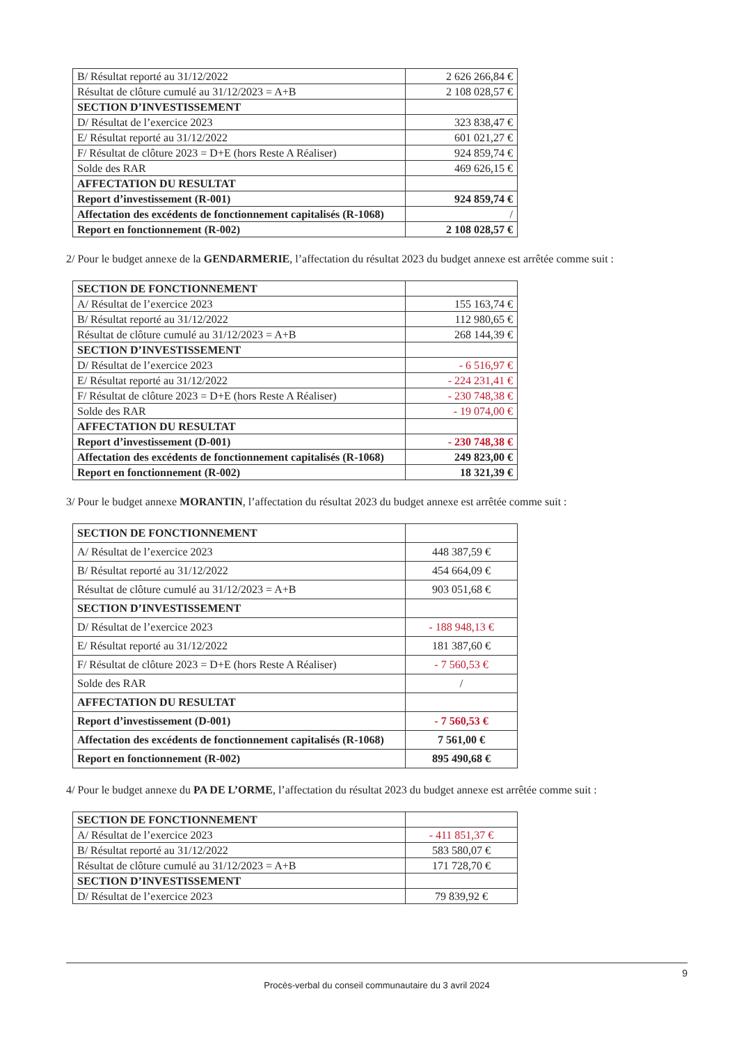| B/ Résultat reporté au 31/12/2022 | 2 626 266,84 € |
| Résultat de clôture cumulé au 31/12/2023 = A+B | 2 108 028,57 € |
| SECTION D’INVESTISSEMENT | |
| D/ Résultat de l’exercice 2023 | 323 838,47 € |
| E/ Résultat reporté au 31/12/2022 | 601 021,27 € |
| F/ Résultat de clôture 2023 = D+E (hors Reste A Réaliser) | 924 859,74 € |
| Solde des RAR | 469 626,15 € |
| AFFECTATION DU RESULTAT | |
| Report d’investissement (R-001) | 924 859,74 € |
| Affectation des excédents de fonctionnement capitalisés (R-1068) | / |
| Report en fonctionnement (R-002) | 2 108 028,57 € |
2/ Pour le budget annexe de la GENDARMERIE, l’affectation du résultat 2023 du budget annexe est arrêtée comme suit :
| SECTION DE FONCTIONNEMENT | |
| A/ Résultat de l’exercice 2023 | 155 163,74 € |
| B/ Résultat reporté au 31/12/2022 | 112 980,65 € |
| Résultat de clôture cumulé au 31/12/2023 = A+B | 268 144,39 € |
| SECTION D’INVESTISSEMENT | |
| D/ Résultat de l’exercice 2023 | - 6 516,97 € |
| E/ Résultat reporté au 31/12/2022 | - 224 231,41 € |
| F/ Résultat de clôture 2023 = D+E (hors Reste A Réaliser) | - 230 748,38 € |
| Solde des RAR | - 19 074,00 € |
| AFFECTATION DU RESULTAT | |
| Report d’investissement (D-001) | - 230 748,38 € |
| Affectation des excédents de fonctionnement capitalisés (R-1068) | 249 823,00 € |
| Report en fonctionnement (R-002) | 18 321,39 € |
3/ Pour le budget annexe MORANTIN, l’affectation du résultat 2023 du budget annexe est arrêtée comme suit :
| SECTION DE FONCTIONNEMENT | |
| A/ Résultat de l’exercice 2023 | 448 387,59 € |
| B/ Résultat reporté au 31/12/2022 | 454 664,09 € |
| Résultat de clôture cumulé au 31/12/2023 = A+B | 903 051,68 € |
| SECTION D’INVESTISSEMENT | |
| D/ Résultat de l’exercice 2023 | - 188 948,13 € |
| E/ Résultat reporté au 31/12/2022 | 181 387,60 € |
| F/ Résultat de clôture 2023 = D+E (hors Reste A Réaliser) | - 7 560,53 € |
| Solde des RAR | / |
| AFFECTATION DU RESULTAT | |
| Report d’investissement (D-001) | - 7 560,53 € |
| Affectation des excédents de fonctionnement capitalisés (R-1068) | 7 561,00 € |
| Report en fonctionnement (R-002) | 895 490,68 € |
4/ Pour le budget annexe du PA DE L’ORME, l’affectation du résultat 2023 du budget annexe est arrêtée comme suit :
| SECTION DE FONCTIONNEMENT | |
| A/ Résultat de l’exercice 2023 | - 411 851,37 € |
| B/ Résultat reporté au 31/12/2022 | 583 580,07 € |
| Résultat de clôture cumulé au 31/12/2023 = A+B | 171 728,70 € |
| SECTION D’INVESTISSEMENT | |
| D/ Résultat de l’exercice 2023 | 79 839,92 € |
9
Procès-verbal du conseil communautaire du 3 avril 2024